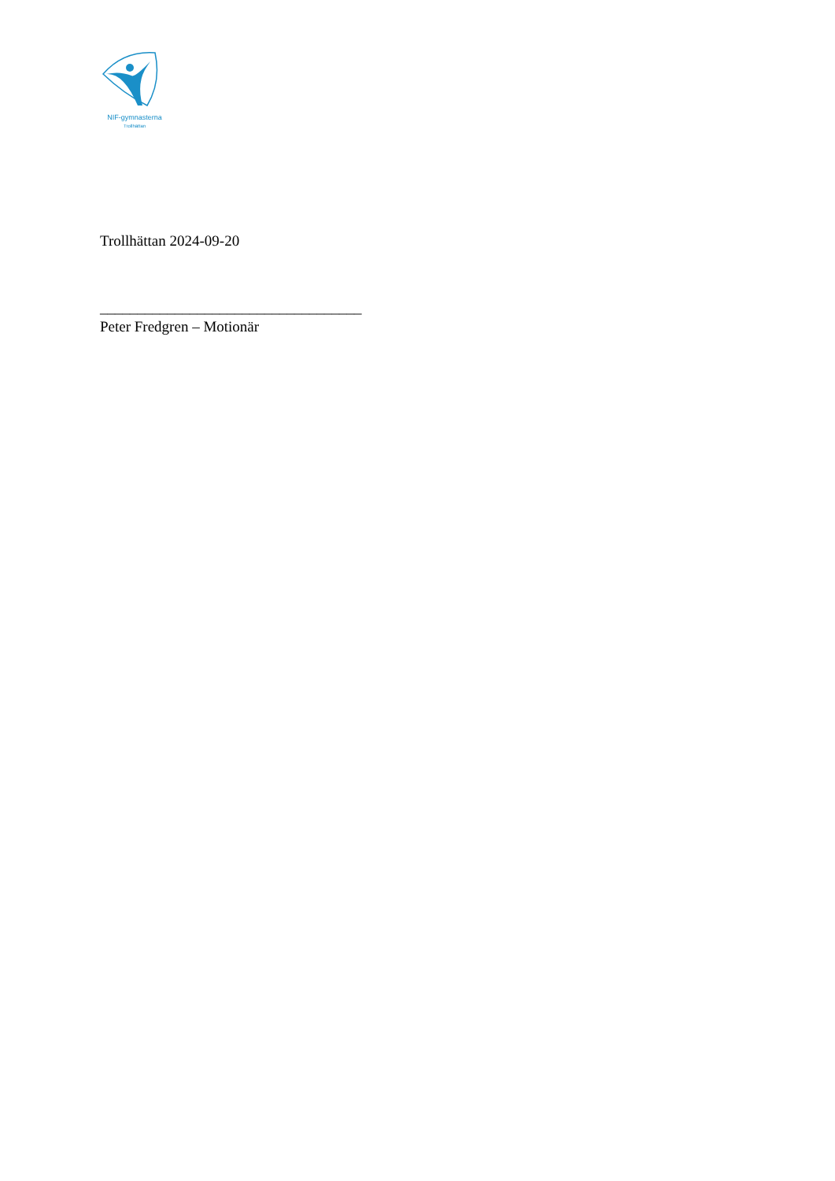NIF-gymnasterna
Trollhättan
Trollhättan 2024-09-20
___________________________________
Peter Fredgren – Motionär